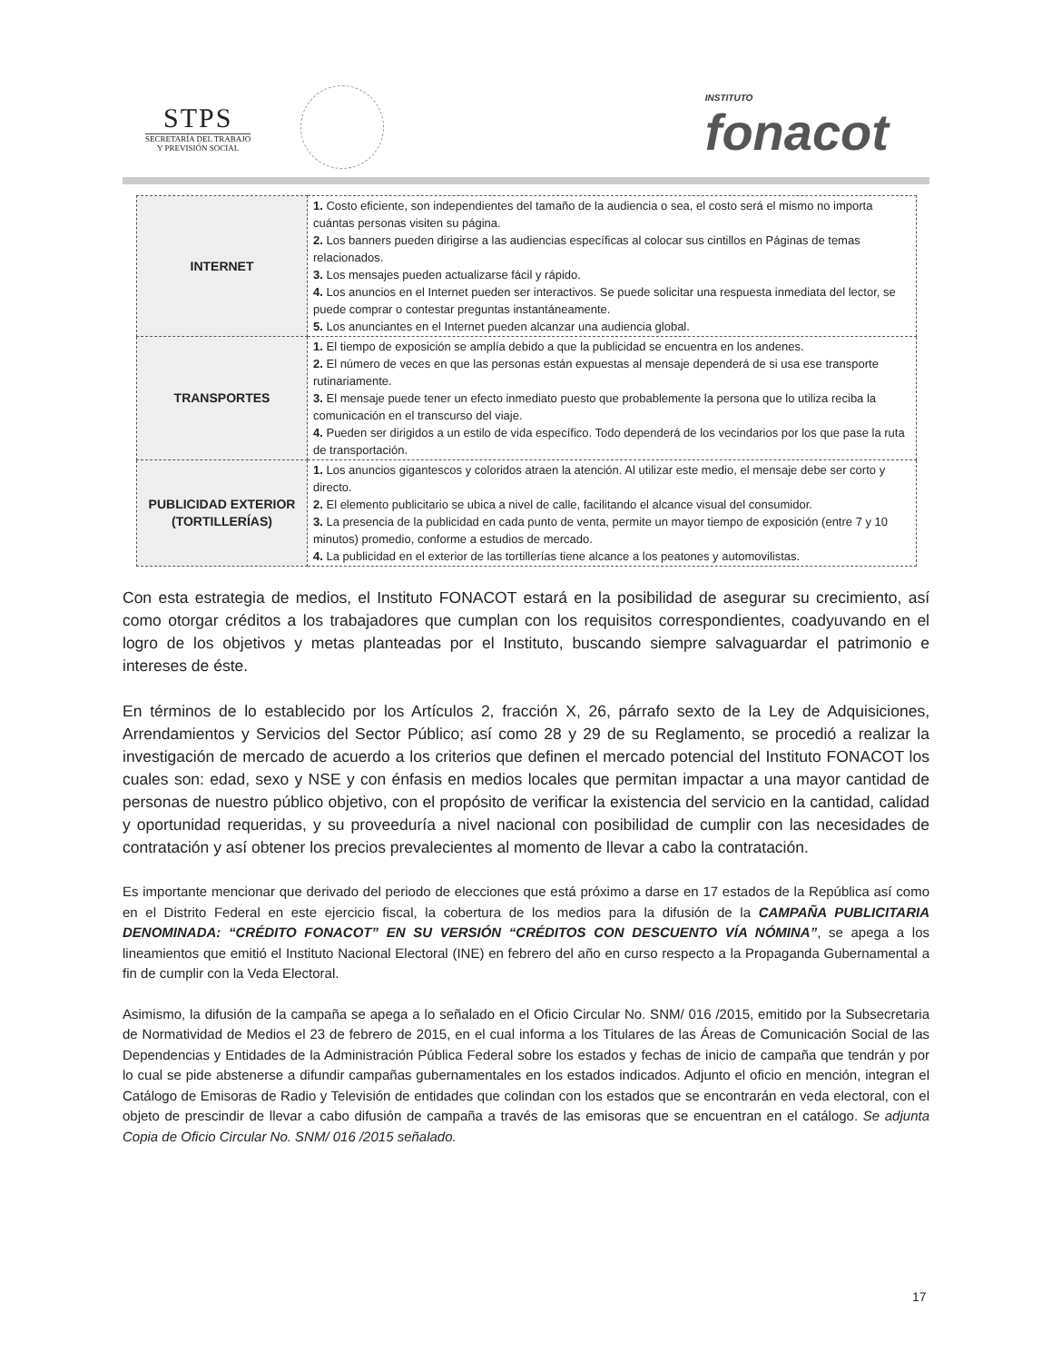STPS
SECRETARÍA DEL TRABAJO
Y PREVISIÓN SOCIAL
INSTITUTO
fonacot
| INTERNET | 1. Costo eficiente, son independientes del tamaño de la audiencia o sea, el costo será el mismo no importa cuántas personas visiten su página. 2. Los banners pueden dirigirse a las audiencias específicas al colocar sus cintillos en Páginas de temas relacionados. 3. Los mensajes pueden actualizarse fácil y rápido. 4. Los anuncios en el Internet pueden ser interactivos. Se puede solicitar una respuesta inmediata del lector, se puede comprar o contestar preguntas instantáneamente. 5. Los anunciantes en el Internet pueden alcanzar una audiencia global. |
| TRANSPORTES | 1. El tiempo de exposición se amplía debido a que la publicidad se encuentra en los andenes. 2. El número de veces en que las personas están expuestas al mensaje dependerá de si usa ese transporte rutinariamente. 3. El mensaje puede tener un efecto inmediato puesto que probablemente la persona que lo utiliza reciba la comunicación en el transcurso del viaje. 4. Pueden ser dirigidos a un estilo de vida específico. Todo dependerá de los vecindarios por los que pase la ruta de transportación. |
| PUBLICIDAD EXTERIOR (TORTILLERÍAS) | 1. Los anuncios gigantescos y coloridos atraen la atención. Al utilizar este medio, el mensaje debe ser corto y directo. 2. El elemento publicitario se ubica a nivel de calle, facilitando el alcance visual del consumidor. 3. La presencia de la publicidad en cada punto de venta, permite un mayor tiempo de exposición (entre 7 y 10 minutos) promedio, conforme a estudios de mercado. 4. La publicidad en el exterior de las tortillerías tiene alcance a los peatones y automovilistas. |
Con esta estrategia de medios, el Instituto FONACOT estará en la posibilidad de asegurar su crecimiento, así como otorgar créditos a los trabajadores que cumplan con los requisitos correspondientes, coadyuvando en el logro de los objetivos y metas planteadas por el Instituto, buscando siempre salvaguardar el patrimonio e intereses de éste.
En términos de lo establecido por los Artículos 2, fracción X, 26, párrafo sexto de la Ley de Adquisiciones, Arrendamientos y Servicios del Sector Público; así como 28 y 29 de su Reglamento, se procedió a realizar la investigación de mercado de acuerdo a los criterios que definen el mercado potencial del Instituto FONACOT los cuales son: edad, sexo y NSE y con énfasis en medios locales que permitan impactar a una mayor cantidad de personas de nuestro público objetivo, con el propósito de verificar la existencia del servicio en la cantidad, calidad y oportunidad requeridas, y su proveeduría a nivel nacional con posibilidad de cumplir con las necesidades de contratación y así obtener los precios prevalecientes al momento de llevar a cabo la contratación.
Es importante mencionar que derivado del periodo de elecciones que está próximo a darse en 17 estados de la República así como en el Distrito Federal en este ejercicio fiscal, la cobertura de los medios para la difusión de la CAMPAÑA PUBLICITARIA DENOMINADA: “CRÉDITO FONACOT” EN SU VERSIÓN “CRÉDITOS CON DESCUENTO VÍA NÓMINA”, se apega a los lineamientos que emitió el Instituto Nacional Electoral (INE) en febrero del año en curso respecto a la Propaganda Gubernamental a fin de cumplir con la Veda Electoral.
Asimismo, la difusión de la campaña se apega a lo señalado en el Oficio Circular No. SNM/ 016 /2015, emitido por la Subsecretaria de Normatividad de Medios el 23 de febrero de 2015, en el cual informa a los Titulares de las Áreas de Comunicación Social de las Dependencias y Entidades de la Administración Pública Federal sobre los estados y fechas de inicio de campaña que tendrán y por lo cual se pide abstenerse a difundir campañas gubernamentales en los estados indicados. Adjunto el oficio en mención, integran el Catálogo de Emisoras de Radio y Televisión de entidades que colindan con los estados que se encontrarán en veda electoral, con el objeto de prescindir de llevar a cabo difusión de campaña a través de las emisoras que se encuentran en el catálogo. Se adjunta Copia de Oficio Circular No. SNM/ 016 /2015 señalado.
17